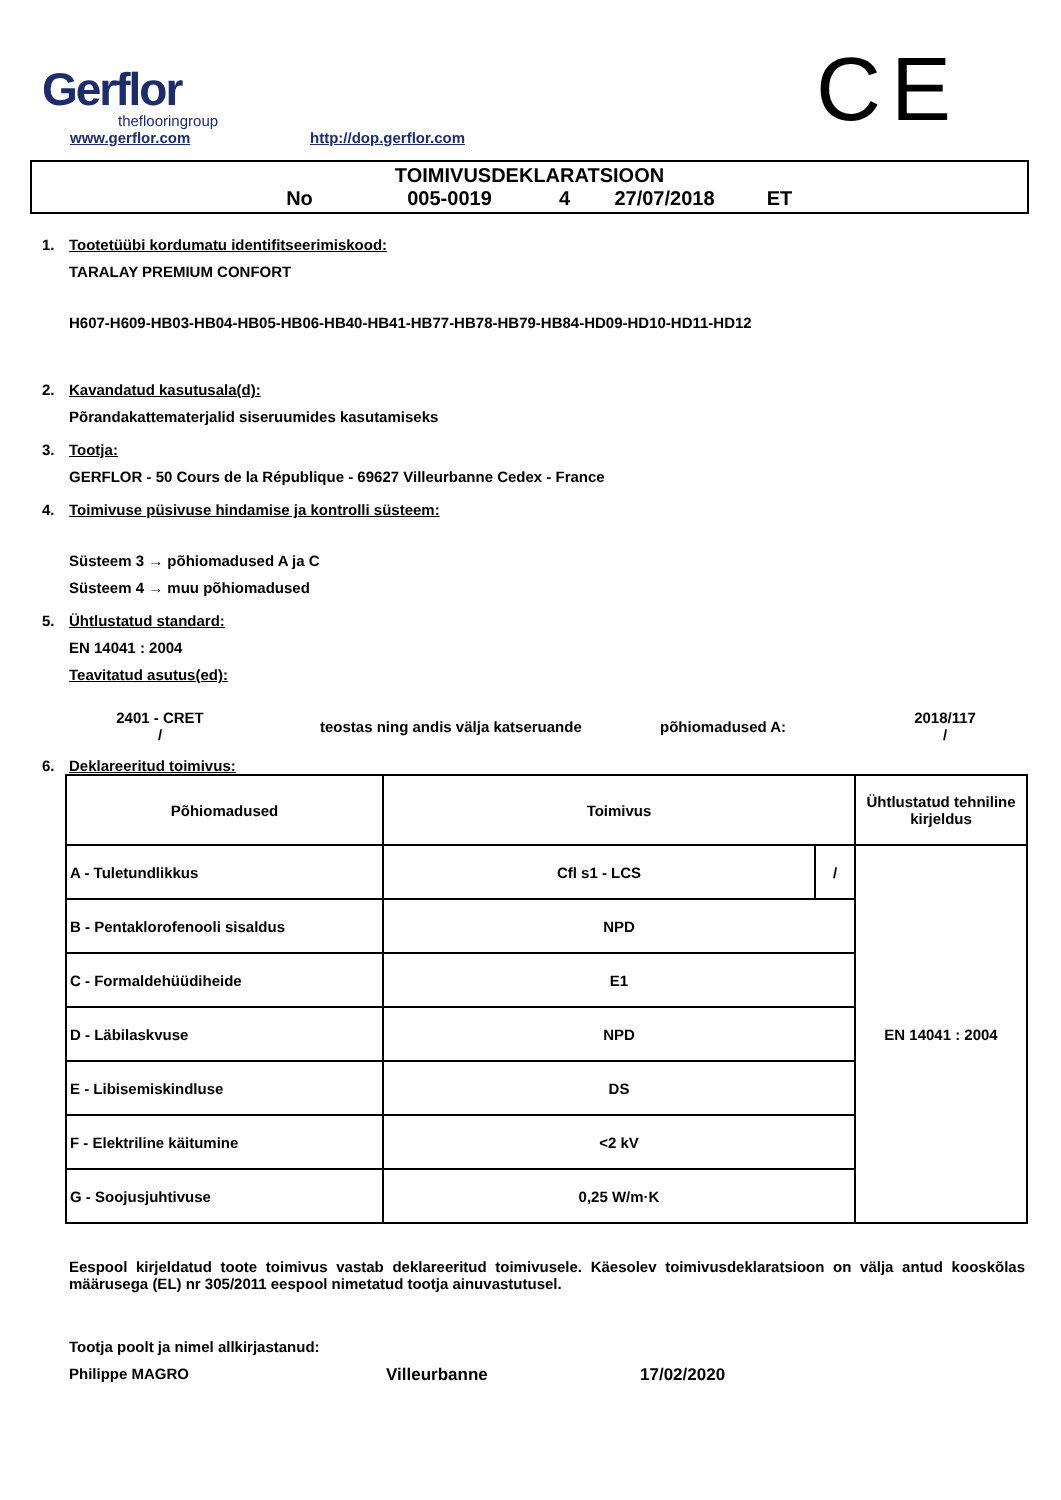Gerflor
theflooringroup
www.gerflor.com
http://dop.gerflor.com
CE
TOIMIVUSDEKLARATSIOON
No 005-0019 4 27/07/2018 ET
1. Tootetüübi kordumatu identifitseerimiskood:
TARALAY PREMIUM CONFORT
H607-H609-HB03-HB04-HB05-HB06-HB40-HB41-HB77-HB78-HB79-HB84-HD09-HD10-HD11-HD12
2. Kavandatud kasutusala(d):
Põrandakattematerjalid siseruumides kasutamiseks
3. Tootja:
GERFLOR - 50 Cours de la République - 69627 Villeurbanne Cedex - France
4. Toimivuse püsivuse hindamise ja kontrolli süsteem:
Süsteem 3 → põhiomadused A ja C
Süsteem 4 → muu põhiomadused
5. Ühtlustatud standard:
EN 14041 : 2004
Teavitatud asutus(ed):
2401 - CRET
/
teostas ning andis välja katseruande põhiomadused A:
2018/117
/
6. Deklareeritud toimivus:
| Põhiomadused | Toimivus | | Ühtlustatud tehniline kirjeldus |
| A - Tuletundlikkus | Cfl s1 - LCS | / | EN 14041 : 2004 |
| B - Pentaklorofenooli sisaldus | NPD | | |
| C - Formaldehüüdiheide | E1 | | |
| D - Läbilaskvuse | NPD | | |
| E - Libisemiskindluse | DS | | |
| F - Elektriline käitumine | <2 kV | | |
| G - Soojusjuhtivuse | 0,25 W/m·K | | |
Eespool kirjeldatud toote toimivus vastab deklareeritud toimivusele. Käesolev toimivusdeklaratsioon on välja antud kooskõlas määrusega (EL) nr 305/2011 eespool nimetatud tootja ainuvastutusel.
Tootja poolt ja nimel allkirjastanud:
Philippe MAGRO Villeurbanne 17/02/2020